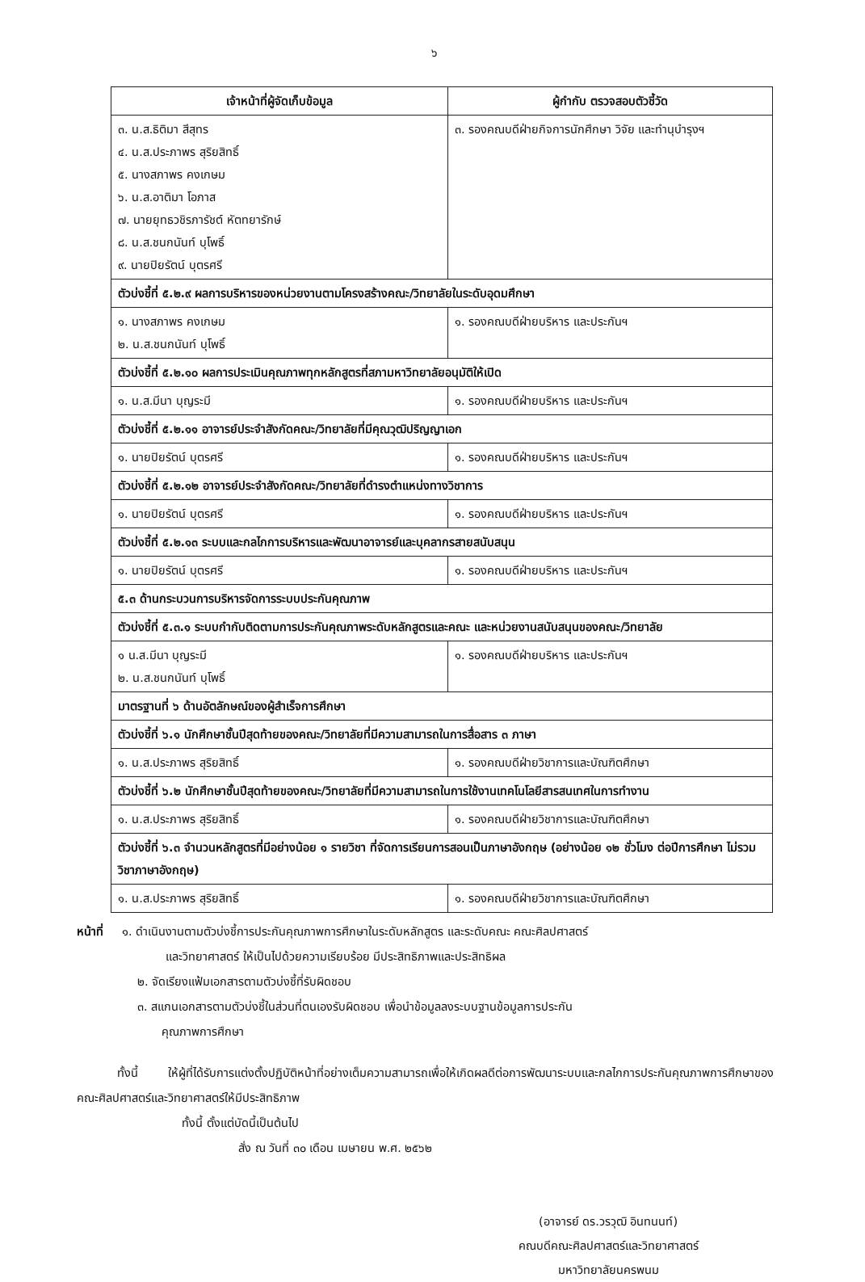๖
| เจ้าหน้าที่ผู้จัดเก็บข้อมูล | ผู้กำกับ ตรวจสอบตัวชี้วัด |
| --- | --- |
| ๓. น.ส.ธิติมา สีสุทร ๔. น.ส.ประภาพร สุริยสิทธิ์ ๕. นางสภาพร คงเกษม ๖. น.ส.อาติมา โอภาส ๗. นายยุทธวชิรภารัชต์ หัตทยารักษ์ ๘. น.ส.ชนกนันท์ บุโพธิ์ ๙. นายปิยรัตน์ บุตรศรี | ๓. รองคณบดีฝ่ายกิจการนักศึกษา วิจัย และทำนุบำรุงฯ |
| ตัวบ่งชี้ที่ ๕.๒.๙ ผลการบริหารของหน่วยงานตามโครงสร้างคณะ/วิทยาลัยในระดับอุดมศึกษา | |
| ๑. นางสภาพร คงเกษม ๒. น.ส.ชนกนันท์ บุโพธิ์ | ๑. รองคณบดีฝ่ายบริหาร และประกันฯ |
| ตัวบ่งชี้ที่ ๕.๒.๑๐ ผลการประเมินคุณภาพทุกหลักสูตรที่สภามหาวิทยาลัยอนุมัติให้เปิด | |
| ๑. น.ส.มีนา บุญระมี | ๑. รองคณบดีฝ่ายบริหาร และประกันฯ |
| ตัวบ่งชี้ที่ ๕.๒.๑๑ อาจารย์ประจำสังกัดคณะ/วิทยาลัยที่มีคุณวุฒิปริญญาเอก | |
| ๑. นายปิยรัตน์ บุตรศรี | ๑. รองคณบดีฝ่ายบริหาร และประกันฯ |
| ตัวบ่งชี้ที่ ๕.๒.๑๒ อาจารย์ประจำสังกัดคณะ/วิทยาลัยที่ดำรงตำแหน่งทางวิชาการ | |
| ๑. นายปิยรัตน์ บุตรศรี | ๑. รองคณบดีฝ่ายบริหาร และประกันฯ |
| ตัวบ่งชี้ที่ ๕.๒.๑๓ ระบบและกลไกการบริหารและพัฒนาอาจารย์และบุคลากรสายสนับสนุน | |
| ๑. นายปิยรัตน์ บุตรศรี | ๑. รองคณบดีฝ่ายบริหาร และประกันฯ |
| ๕.๓ ด้านกระบวนการบริหารจัดการระบบประกันคุณภาพ | |
| ตัวบ่งชี้ที่ ๕.๓.๑ ระบบกำกับติดตามการประกันคุณภาพระดับหลักสูตรและคณะ และหน่วยงานสนับสนุนของคณะ/วิทยาลัย | |
| ๑ น.ส.มีนา บุญระมี ๒. น.ส.ชนกนันท์ บุโพธิ์ | ๑. รองคณบดีฝ่ายบริหาร และประกันฯ |
| มาตรฐานที่ ๖ ด้านอัตลักษณ์ของผู้สำเร็จการศึกษา | |
| ตัวบ่งชี้ที่ ๖.๑ นักศึกษาชั้นปีสุดท้ายของคณะ/วิทยาลัยที่มีความสามารถในการสื่อสาร ๓ ภาษา | |
| ๑. น.ส.ประภาพร สุริยสิทธิ์ | ๑. รองคณบดีฝ่ายวิชาการและบัณฑิตศึกษา |
| ตัวบ่งชี้ที่ ๖.๒ นักศึกษาชั้นปีสุดท้ายของคณะ/วิทยาลัยที่มีความสามารถในการใช้งานเทคโนโลยีสารสนเทศในการทำงาน | |
| ๑. น.ส.ประภาพร สุริยสิทธิ์ | ๑. รองคณบดีฝ่ายวิชาการและบัณฑิตศึกษา |
| ตัวบ่งชี้ที่ ๖.๓ จำนวนหลักสูตรที่มีอย่างน้อย ๑ รายวิชา ที่จัดการเรียนการสอนเป็นภาษาอังกฤษ (อย่างน้อย ๑๒ ชั่วโมง ต่อปีการศึกษา ไม่รวมวิชาภาษาอังกฤษ) | |
| ๑. น.ส.ประภาพร สุริยสิทธิ์ | ๑. รองคณบดีฝ่ายวิชาการและบัณฑิตศึกษา |
หน้าที่ ๑. ดำเนินงานตามตัวบ่งชี้การประกันคุณภาพการศึกษาในระดับหลักสูตร และระดับคณะ คณะศิลปศาสตร์
และวิทยาศาสตร์ ให้เป็นไปด้วยความเรียบร้อย มีประสิทธิภาพและประสิทธิผล
๒. จัดเรียงแฟ้มเอกสารตามตัวบ่งชี้ที่รับผิดชอบ
๓. สแกนเอกสารตามตัวบ่งชี้ในส่วนที่ตนเองรับผิดชอบ เพื่อนำข้อมูลลงระบบฐานข้อมูลการประกัน
คุณภาพการศึกษา
ทั้งนี้ ให้ผู้ที่ได้รับการแต่งตั้งปฏิบัติหน้าที่อย่างเต็มความสามารถเพื่อให้เกิดผลดีต่อการพัฒนาระบบและกลไกการประกันคุณภาพการศึกษาของคณะศิลปศาสตร์และวิทยาศาสตร์ให้มีประสิทธิภาพ
ทั้งนี้ ตั้งแต่บัดนี้เป็นต้นไป
สั่ง ณ วันที่ ๓๐ เดือน เมษายน พ.ศ. ๒๕๖๒
(อาจารย์ ดร.วรวุฒิ อินทนนท์)
คณบดีคณะศิลปศาสตร์และวิทยาศาสตร์
มหาวิทยาลัยนครพนม